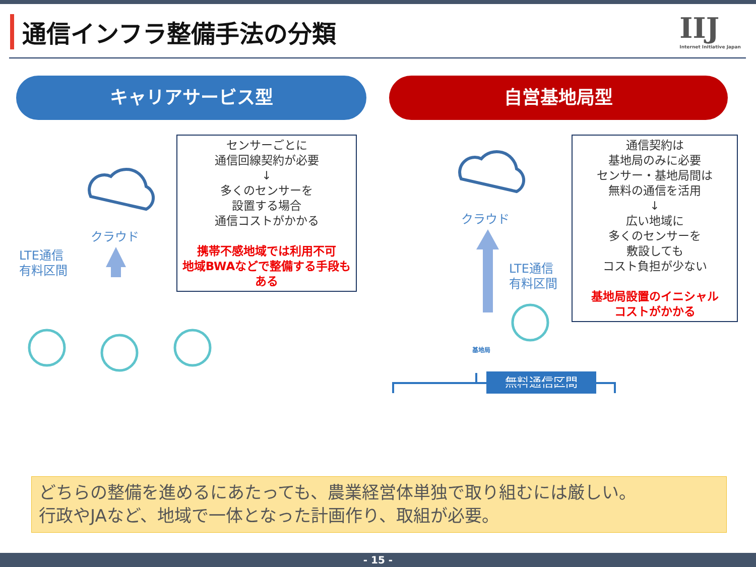通信インフラ整備手法の分類 IIJ
Internet Initiative Japan
キャリアサービス型 自営基地局型
クラウド
LTE通信
有料区間
センサーごとに
通信回線契約が必要
↓
多くのセンサーを
設置する場合
通信コストがかかる
携帯不感地域では利用不可
地域BWAなどで整備する手段もある
クラウド
LTE通信
有料区間
通信契約は
基地局のみに必要
センサー・基地局間は
無料の通信を活用
↓
広い地域に
多くのセンサーを
敷設しても
コスト負担が少ない
基地局設置のイニシャル
コストがかかる
基地局
無料通信区間
どちらの整備を進めるにあたっても、農業経営体単独で取り組むには厳しい。
行政やJAなど、地域で一体となった計画作り、取組が必要。
- 15 -